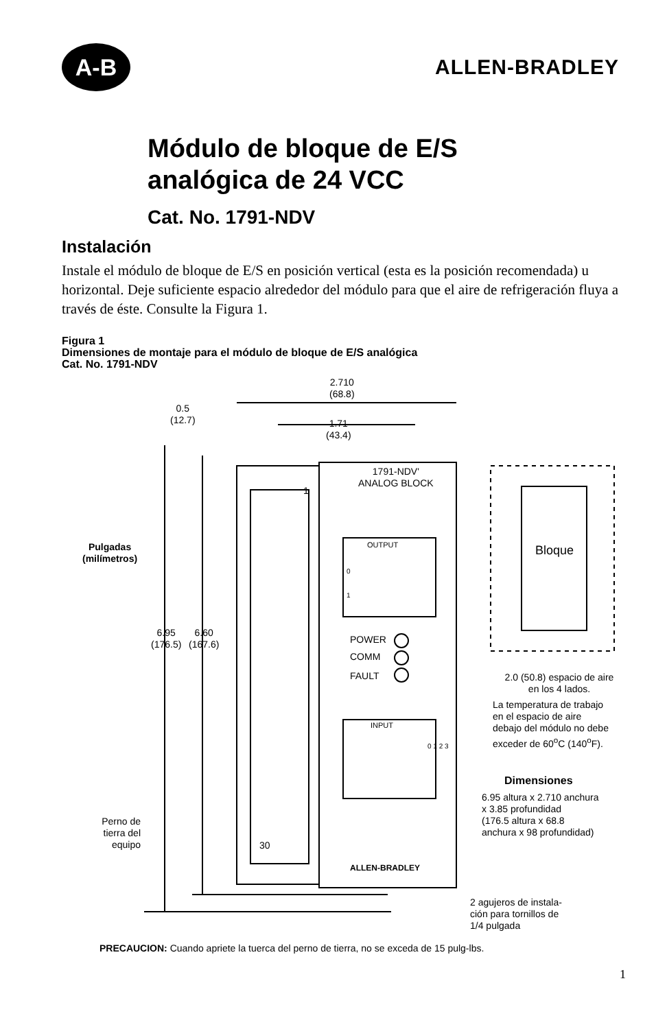A-B
ALLEN-BRADLEY
Módulo de bloque de E/S
analógica de 24 VCC
Cat. No. 1791-NDV
Instalación
Instale el módulo de bloque de E/S en posición vertical (esta es la posición recomendada) u horizontal. Deje suficiente espacio alrededor del módulo para que el aire de refrigeración fluya a través de éste. Consulte la Figura 1.
Figura 1
Dimensiones de montaje para el módulo de bloque de E/S analógica
Cat. No. 1791-NDV
2.710
(68.8)
0.5
(12.7)
1.71
(43.4)
1791-NDV'
ANALOG BLOCK
1
Pulgadas
(milímetros)
OUTPUT
0
1
Bloque
6.95
(176.5)
6.60
(167.6)
POWER
COMM
FAULT
2.0 (50.8) espacio de aire
en los 4 lados.
La temperatura de trabajo
en el espacio de aire
debajo del módulo no debe
exceder de 60<sup>o</sup>C (140<sup>o</sup>F).
INPUT
0 1 2 3
Dimensiones
6.95 altura x 2.710 anchura
x 3.85 profundidad
(176.5 altura x 68.8
anchura x 98 profundidad)
Perno de
tierra del
equipo
30
ALLEN-BRADLEY
2 agujeros de instala-
ción para tornillos de
1/4 pulgada
PRECAUCION: Cuando apriete la tuerca del perno de tierra, no se exceda de 15 pulg-lbs.
1